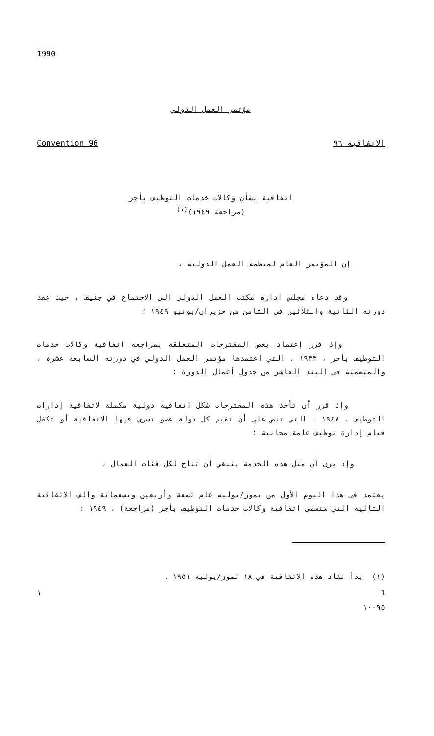1990
مؤتمر العمل الدولي
Convention 96 الاتفاقية ٩٦
اتفاقية بشأن وكالات خدمات التوظيف بأجر
(مراجعة ١٩٤٩)<sup>(١)</sup>
إن المؤتمر العام لمنظمة العمل الدولية ،
وقد دعاه مجلس ادارة مكتب العمل الدولي الى الاجتماع في جنيف ، حيث عقد دورته الثانية والثلاثين في الثامن من حزيران/يونيو ١٩٤٩ ؛
وإذ قرر إعتماد بعض المقترحات المتعلقة بمراجعة اتفاقية وكالات خدمات التوظيف بأجر ، ١٩٣٣ ، التي اعتمدها مؤتمر العمل الدولي في دورته السابعة عشرة ، والمتضمنة في البند العاشر من جدول أعمال الدورة ؛
وإذ قرر أن تأخذ هذه المقترحات شكل اتفاقية دولية مكملة لاتفاقية إدارات التوظيف ، ١٩٤٨ ، التي تنص على أن تقيم كل دولة عضو تسري فيها الاتفاقية أو تكفل قيام إدارة توظيف عامة مجانية ؛
وإذ يرى أن مثل هذه الخدمة ينبغي أن تتاح لكل فئات العمال ،
يعتمد في هذا اليوم الأول من تموز/يوليه عام تسعة وأربعين وتسعمائة وألف الاتفاقية التالية التي ستسمى اتفاقية وكالات خدمات التوظيف بأجر (مراجعة) ، ١٩٤٩ :
(١) بدأ نفاذ هذه الاتفاقية في ١٨ تموز/يوليه ١٩٥١ .
١ 1
١٠٠٩٥